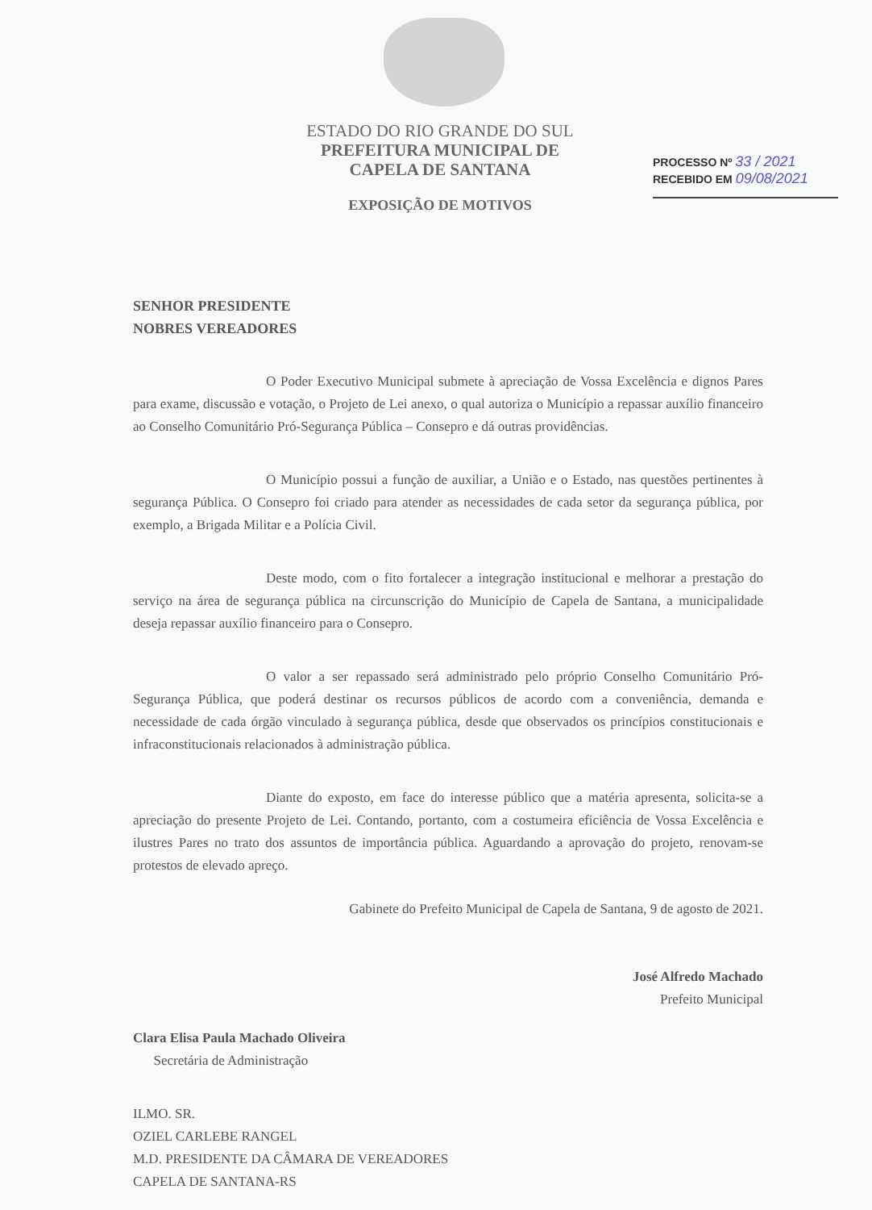ESTADO DO RIO GRANDE DO SUL
PREFEITURA MUNICIPAL DE
CAPELA DE SANTANA
EXPOSIÇÃO DE MOTIVOS
PROCESSO Nº 33 / 2021
RECEBIDO EM 09/08/2021
SENHOR PRESIDENTE
NOBRES VEREADORES
O Poder Executivo Municipal submete à apreciação de Vossa Excelência e dignos Pares para exame, discussão e votação, o Projeto de Lei anexo, o qual autoriza o Município a repassar auxílio financeiro ao Conselho Comunitário Pró-Segurança Pública – Consepro e dá outras providências.
O Município possui a função de auxiliar, a União e o Estado, nas questões pertinentes à segurança Pública. O Consepro foi criado para atender as necessidades de cada setor da segurança pública, por exemplo, a Brigada Militar e a Polícia Civil.
Deste modo, com o fito fortalecer a integração institucional e melhorar a prestação do serviço na área de segurança pública na circunscrição do Município de Capela de Santana, a municipalidade deseja repassar auxílio financeiro para o Consepro.
O valor a ser repassado será administrado pelo próprio Conselho Comunitário Pró-Segurança Pública, que poderá destinar os recursos públicos de acordo com a conveniência, demanda e necessidade de cada órgão vinculado à segurança pública, desde que observados os princípios constitucionais e infraconstitucionais relacionados à administração pública.
Diante do exposto, em face do interesse público que a matéria apresenta, solicita-se a apreciação do presente Projeto de Lei. Contando, portanto, com a costumeira eficiência de Vossa Excelência e ilustres Pares no trato dos assuntos de importância pública. Aguardando a aprovação do projeto, renovam-se protestos de elevado apreço.
Gabinete do Prefeito Municipal de Capela de Santana, 9 de agosto de 2021.
José Alfredo Machado
Prefeito Municipal
Clara Elisa Paula Machado Oliveira
Secretária de Administração
ILMO. SR.
OZIEL CARLEBE RANGEL
M.D. PRESIDENTE DA CÂMARA DE VEREADORES
CAPELA DE SANTANA-RS